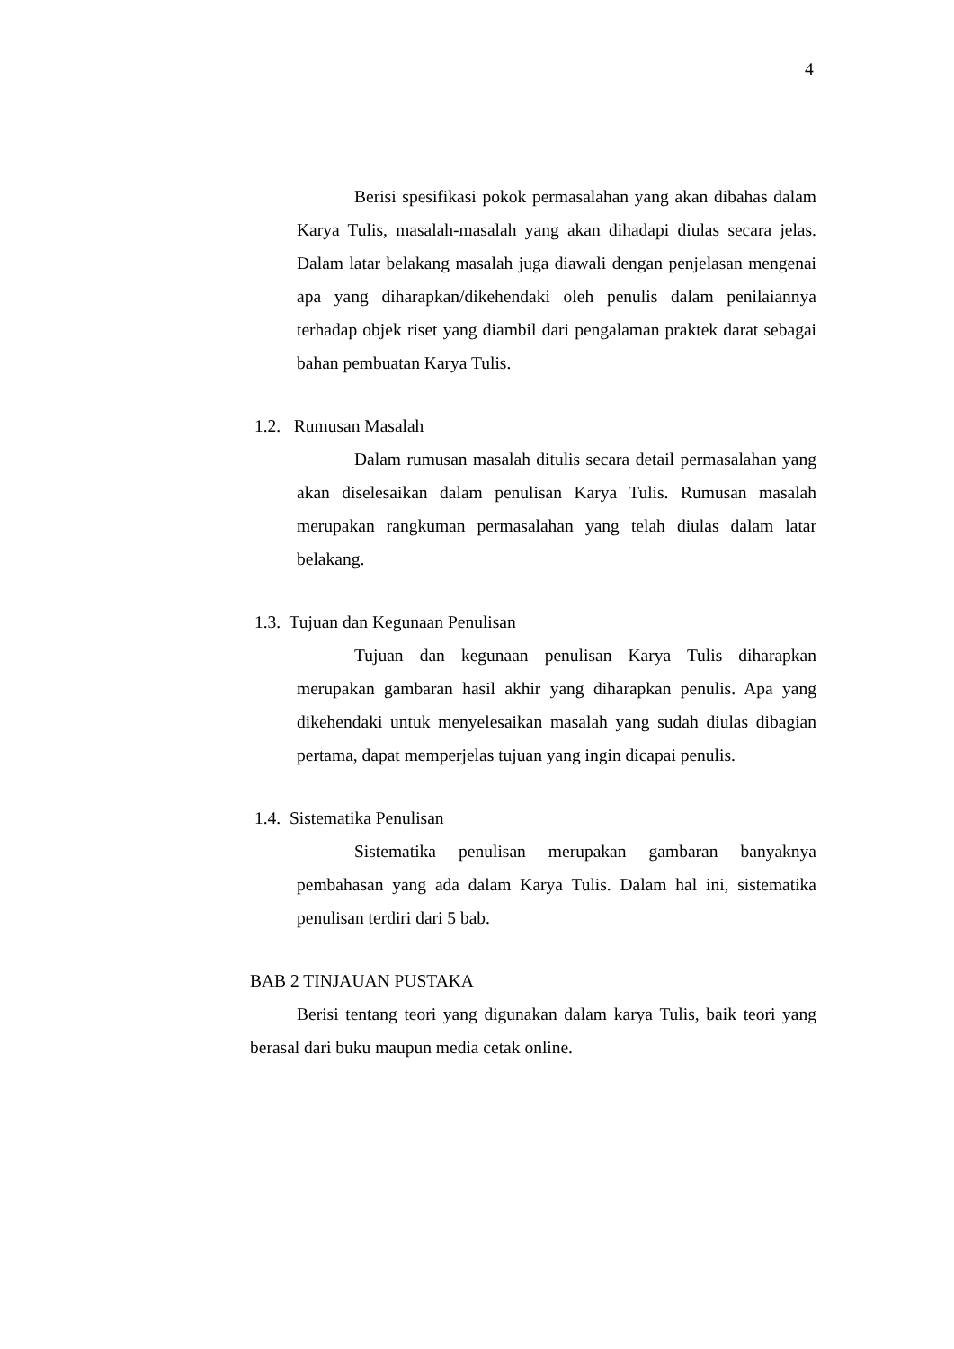4
Berisi spesifikasi pokok permasalahan yang akan dibahas dalam Karya Tulis, masalah-masalah yang akan dihadapi diulas secara jelas. Dalam latar belakang masalah juga diawali dengan penjelasan mengenai apa yang diharapkan/dikehendaki oleh penulis dalam penilaiannya terhadap objek riset yang diambil dari pengalaman praktek darat sebagai bahan pembuatan Karya Tulis.
1.2. Rumusan Masalah
Dalam rumusan masalah ditulis secara detail permasalahan yang akan diselesaikan dalam penulisan Karya Tulis. Rumusan masalah merupakan rangkuman permasalahan yang telah diulas dalam latar belakang.
1.3. Tujuan dan Kegunaan Penulisan
Tujuan dan kegunaan penulisan Karya Tulis diharapkan merupakan gambaran hasil akhir yang diharapkan penulis. Apa yang dikehendaki untuk menyelesaikan masalah yang sudah diulas dibagian pertama, dapat memperjelas tujuan yang ingin dicapai penulis.
1.4. Sistematika Penulisan
Sistematika penulisan merupakan gambaran banyaknya pembahasan yang ada dalam Karya Tulis. Dalam hal ini, sistematika penulisan terdiri dari 5 bab.
BAB 2 TINJAUAN PUSTAKA
Berisi tentang teori yang digunakan dalam karya Tulis, baik teori yang berasal dari buku maupun media cetak online.